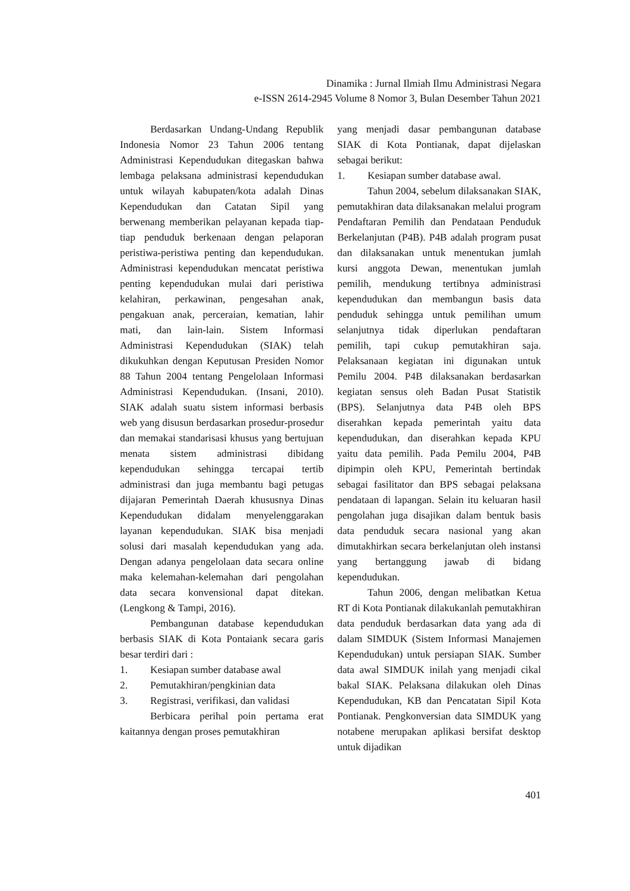Dinamika : Jurnal Ilmiah Ilmu Administrasi Negara
e-ISSN 2614-2945 Volume 8 Nomor 3, Bulan Desember Tahun 2021
Berdasarkan Undang-Undang Republik Indonesia Nomor 23 Tahun 2006 tentang Administrasi Kependudukan ditegaskan bahwa lembaga pelaksana administrasi kependudukan untuk wilayah kabupaten/kota adalah Dinas Kependudukan dan Catatan Sipil yang berwenang memberikan pelayanan kepada tiap-tiap penduduk berkenaan dengan pelaporan peristiwa-peristiwa penting dan kependudukan. Administrasi kependudukan mencatat peristiwa penting kependudukan mulai dari peristiwa kelahiran, perkawinan, pengesahan anak, pengakuan anak, perceraian, kematian, lahir mati, dan lain-lain. Sistem Informasi Administrasi Kependudukan (SIAK) telah dikukuhkan dengan Keputusan Presiden Nomor 88 Tahun 2004 tentang Pengelolaan Informasi Administrasi Kependudukan. (Insani, 2010). SIAK adalah suatu sistem informasi berbasis web yang disusun berdasarkan prosedur-prosedur dan memakai standarisasi khusus yang bertujuan menata sistem administrasi dibidang kependudukan sehingga tercapai tertib administrasi dan juga membantu bagi petugas dijajaran Pemerintah Daerah khususnya Dinas Kependudukan didalam menyelenggarakan layanan kependudukan. SIAK bisa menjadi solusi dari masalah kependudukan yang ada. Dengan adanya pengelolaan data secara online maka kelemahan-kelemahan dari pengolahan data secara konvensional dapat ditekan. (Lengkong & Tampi, 2016).
Pembangunan database kependudukan berbasis SIAK di Kota Pontaiank secara garis besar terdiri dari :
1. Kesiapan sumber database awal
2. Pemutakhiran/pengkinian data
3. Registrasi, verifikasi, dan validasi
Berbicara perihal poin pertama erat kaitannya dengan proses pemutakhiran
yang menjadi dasar pembangunan database SIAK di Kota Pontianak, dapat dijelaskan sebagai berikut:
1. Kesiapan sumber database awal.
Tahun 2004, sebelum dilaksanakan SIAK, pemutakhiran data dilaksanakan melalui program Pendaftaran Pemilih dan Pendataan Penduduk Berkelanjutan (P4B). P4B adalah program pusat dan dilaksanakan untuk menentukan jumlah kursi anggota Dewan, menentukan jumlah pemilih, mendukung tertibnya administrasi kependudukan dan membangun basis data penduduk sehingga untuk pemilihan umum selanjutnya tidak diperlukan pendaftaran pemilih, tapi cukup pemutakhiran saja. Pelaksanaan kegiatan ini digunakan untuk Pemilu 2004. P4B dilaksanakan berdasarkan kegiatan sensus oleh Badan Pusat Statistik (BPS). Selanjutnya data P4B oleh BPS diserahkan kepada pemerintah yaitu data kependudukan, dan diserahkan kepada KPU yaitu data pemilih. Pada Pemilu 2004, P4B dipimpin oleh KPU, Pemerintah bertindak sebagai fasilitator dan BPS sebagai pelaksana pendataan di lapangan. Selain itu keluaran hasil pengolahan juga disajikan dalam bentuk basis data penduduk secara nasional yang akan dimutakhirkan secara berkelanjutan oleh instansi yang bertanggung jawab di bidang kependudukan.
Tahun 2006, dengan melibatkan Ketua RT di Kota Pontianak dilakukanlah pemutakhiran data penduduk berdasarkan data yang ada di dalam SIMDUK (Sistem Informasi Manajemen Kependudukan) untuk persiapan SIAK. Sumber data awal SIMDUK inilah yang menjadi cikal bakal SIAK. Pelaksana dilakukan oleh Dinas Kependudukan, KB dan Pencatatan Sipil Kota Pontianak. Pengkonversian data SIMDUK yang notabene merupakan aplikasi bersifat desktop untuk dijadikan
401